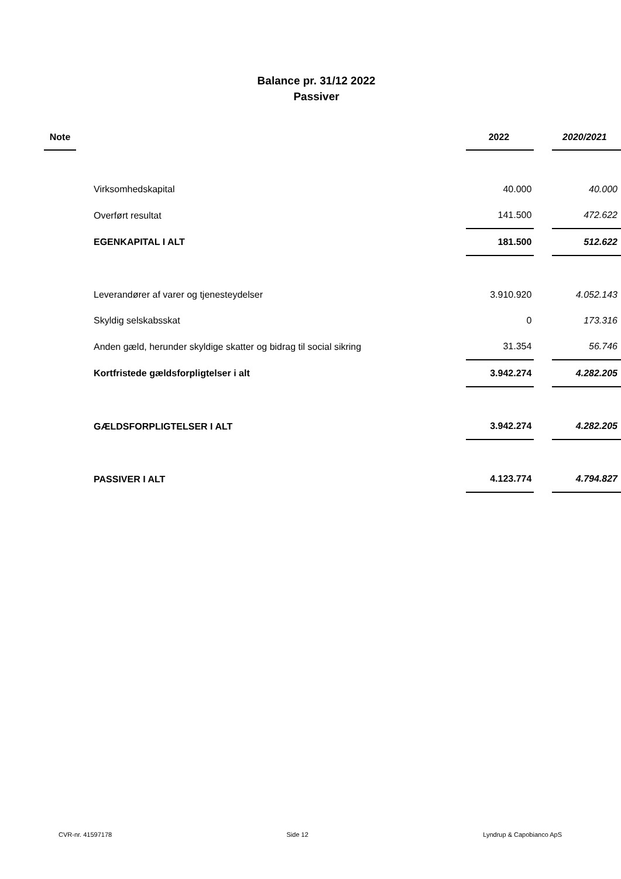Balance pr. 31/12 2022
Passiver
| Note | | 2022 | | 2020/2021 |
| --- | --- | --- | --- | --- |
| | Virksomhedskapital | 40.000 | | 40.000 |
| | Overført resultat | 141.500 | | 472.622 |
| | EGENKAPITAL I ALT | 181.500 | | 512.622 |
| | Leverandører af varer og tjenesteydelser | 3.910.920 | | 4.052.143 |
| | Skyldig selskabsskat | 0 | | 173.316 |
| | Anden gæld, herunder skyldige skatter og bidrag til social sikring | 31.354 | | 56.746 |
| | Kortfristede gældsforpligtelser i alt | 3.942.274 | | 4.282.205 |
| | GÆLDSFORPLIGTELSER I ALT | 3.942.274 | | 4.282.205 |
| | PASSIVER I ALT | 4.123.774 | | 4.794.827 |
CVR-nr. 41597178 Side 12 Lyndrup & Capobianco ApS